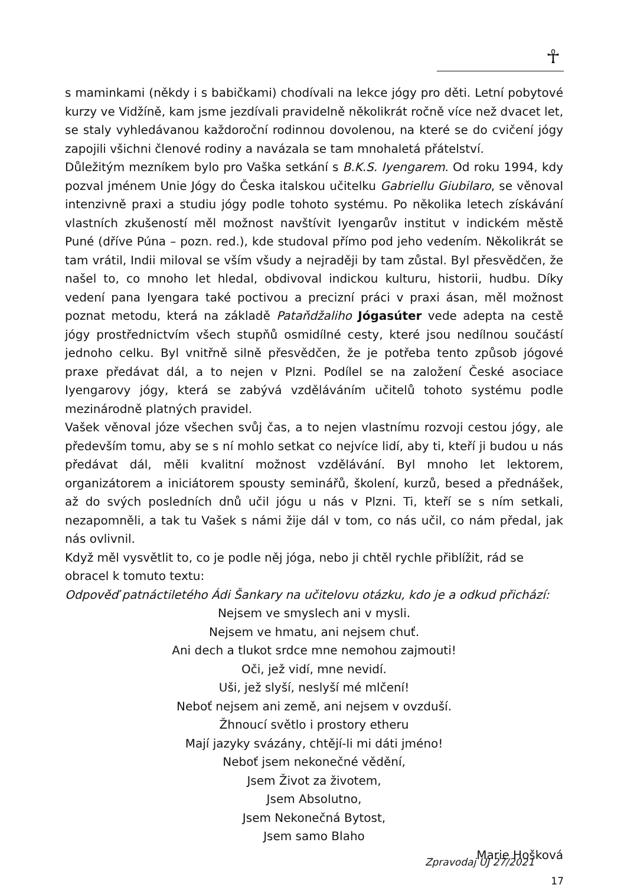☥
s maminkami (někdy i s babičkami) chodívali na lekce jógy pro děti. Letní pobytové kurzy ve Vidžíně, kam jsme jezdívali pravidelně několikrát ročně více než dvacet let, se staly vyhledávanou každoroční rodinnou dovolenou, na které se do cvičení jógy zapojili všichni členové rodiny a navázala se tam mnohaletá přátelství.
Důležitým mezníkem bylo pro Vaška setkání s B.K.S. Iyengarem. Od roku 1994, kdy pozval jménem Unie Jógy do Česka italskou učitelku Gabriellu Giubilaro, se věnoval intenzivně praxi a studiu jógy podle tohoto systému. Po několika letech získávání vlastních zkušeností měl možnost navštívit Iyengarův institut v indickém městě Puné (dříve Púna – pozn. red.), kde studoval přímo pod jeho vedením. Několikrát se tam vrátil, Indii miloval se vším všudy a nejraději by tam zůstal. Byl přesvědčen, že našel to, co mnoho let hledal, obdivoval indickou kulturu, historii, hudbu. Díky vedení pana Iyengara také poctivou a precizní práci v praxi ásan, měl možnost poznat metodu, která na základě Pataňdžaliho Jógasúter vede adepta na cestě jógy prostřednictvím všech stupňů osmidílné cesty, které jsou nedílnou součástí jednoho celku. Byl vnitřně silně přesvědčen, že je potřeba tento způsob jógové praxe předávat dál, a to nejen v Plzni. Podílel se na založení České asociace Iyengarovy jógy, která se zabývá vzděláváním učitelů tohoto systému podle mezinárodně platných pravidel.
Vašek věnoval józe všechen svůj čas, a to nejen vlastnímu rozvoji cestou jógy, ale především tomu, aby se s ní mohlo setkat co nejvíce lidí, aby ti, kteří ji budou u nás předávat dál, měli kvalitní možnost vzdělávání. Byl mnoho let lektorem, organizátorem a iniciátorem spousty seminářů, školení, kurzů, besed a přednášek, až do svých posledních dnů učil jógu u nás v Plzni. Ti, kteří se s ním setkali, nezapomněli, a tak tu Vašek s námi žije dál v tom, co nás učil, co nám předal, jak nás ovlivnil.
Když měl vysvětlit to, co je podle něj jóga, nebo ji chtěl rychle přiblížit, rád se obracel k tomuto textu:
Odpověď patnáctiletého Ádi Šankary na učitelovu otázku, kdo je a odkud přichází:
Nejsem ve smyslech ani v mysli.
Nejsem ve hmatu, ani nejsem chuť.
Ani dech a tlukot srdce mne nemohou zajmouti!
Oči, jež vidí, mne nevidí.
Uši, jež slyší, neslyší mé mlčení!
Neboť nejsem ani země, ani nejsem v ovzduší.
Žhnoucí světlo i prostory etheru
Mají jazyky svázány, chtějí-li mi dáti jméno!
Neboť jsem nekonečné vědění,
Jsem Život za životem,
Jsem Absolutno,
Jsem Nekonečná Bytost,
Jsem samo Blaho
Marie Hošková
Zpravodaj UJ 27/2021 17